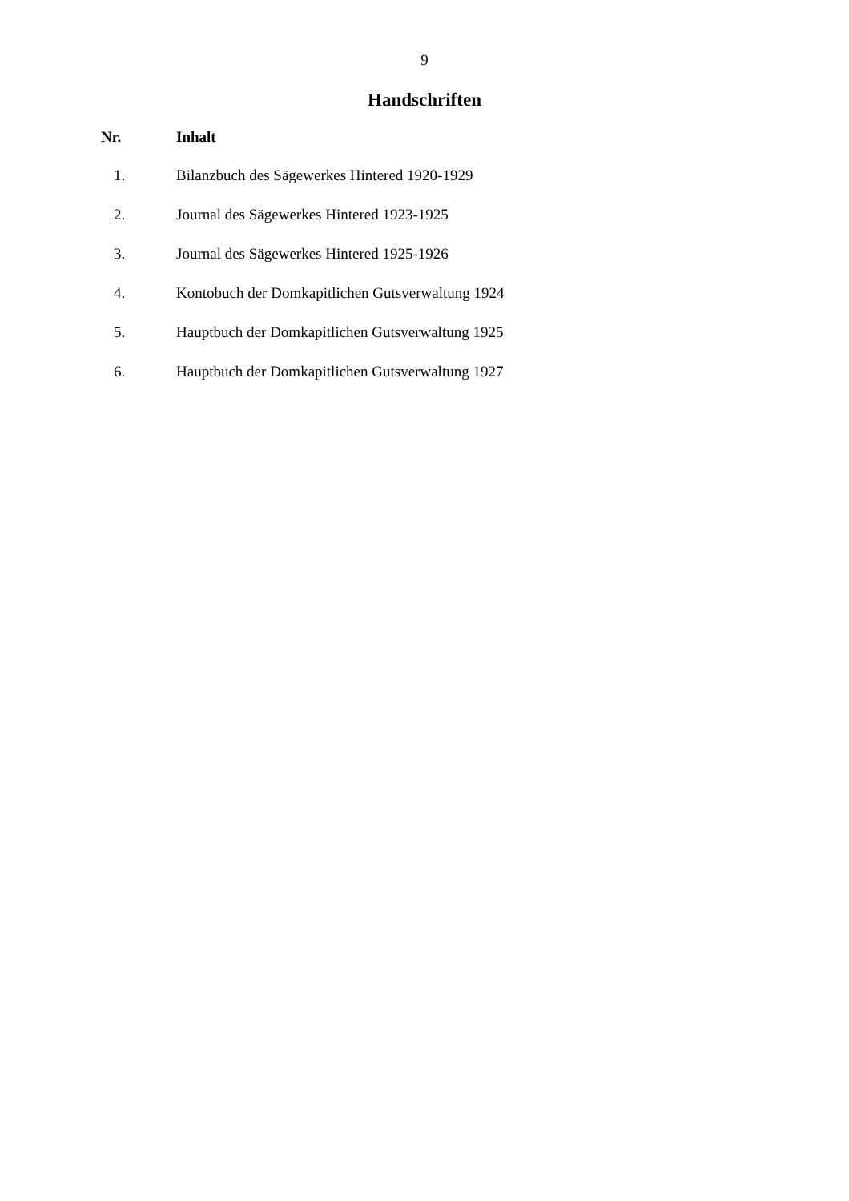9
Handschriften
| Nr. | Inhalt |
| --- | --- |
| 1. | Bilanzbuch des Sägewerkes Hintered 1920-1929 |
| 2. | Journal des Sägewerkes Hintered 1923-1925 |
| 3. | Journal des Sägewerkes Hintered 1925-1926 |
| 4. | Kontobuch der Domkapitlichen Gutsverwaltung 1924 |
| 5. | Hauptbuch der Domkapitlichen Gutsverwaltung 1925 |
| 6. | Hauptbuch der Domkapitlichen Gutsverwaltung 1927 |